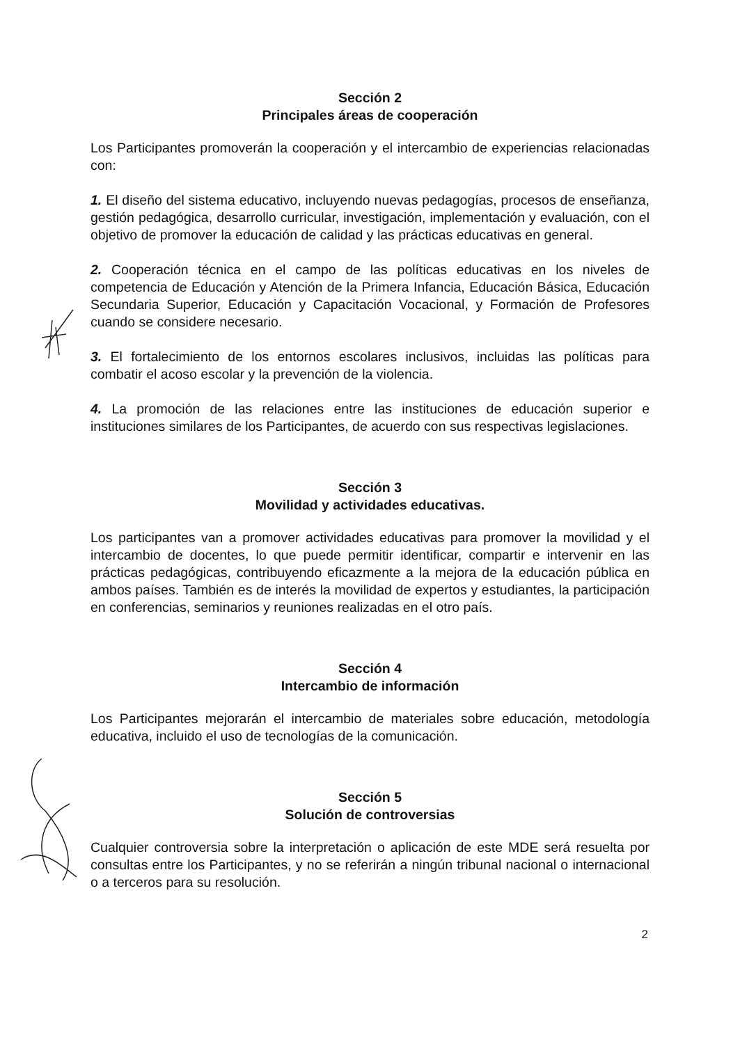Sección 2
Principales áreas de cooperación
Los Participantes promoverán la cooperación y el intercambio de experiencias relacionadas con:
1. El diseño del sistema educativo, incluyendo nuevas pedagogías, procesos de enseñanza, gestión pedagógica, desarrollo curricular, investigación, implementación y evaluación, con el objetivo de promover la educación de calidad y las prácticas educativas en general.
2. Cooperación técnica en el campo de las políticas educativas en los niveles de competencia de Educación y Atención de la Primera Infancia, Educación Básica, Educación Secundaria Superior, Educación y Capacitación Vocacional, y Formación de Profesores cuando se considere necesario.
3. El fortalecimiento de los entornos escolares inclusivos, incluidas las políticas para combatir el acoso escolar y la prevención de la violencia.
4. La promoción de las relaciones entre las instituciones de educación superior e instituciones similares de los Participantes, de acuerdo con sus respectivas legislaciones.
Sección 3
Movilidad y actividades educativas.
Los participantes van a promover actividades educativas para promover la movilidad y el intercambio de docentes, lo que puede permitir identificar, compartir e intervenir en las prácticas pedagógicas, contribuyendo eficazmente a la mejora de la educación pública en ambos países. También es de interés la movilidad de expertos y estudiantes, la participación en conferencias, seminarios y reuniones realizadas en el otro país.
Sección 4
Intercambio de información
Los Participantes mejorarán el intercambio de materiales sobre educación, metodología educativa, incluido el uso de tecnologías de la comunicación.
Sección 5
Solución de controversias
Cualquier controversia sobre la interpretación o aplicación de este MDE será resuelta por consultas entre los Participantes, y no se referirán a ningún tribunal nacional o internacional o a terceros para su resolución.
2